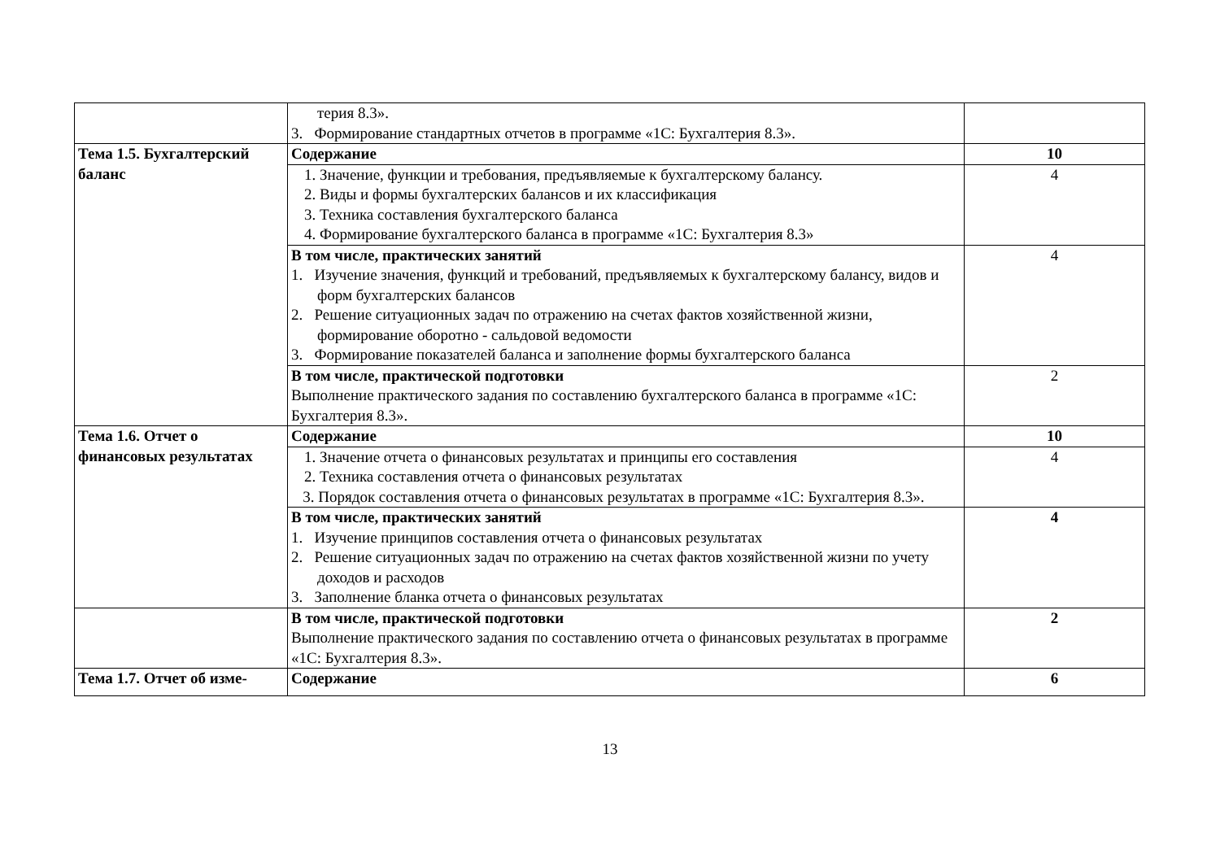| | терия 8.3». 3. Формирование стандартных отчетов в программе «1С: Бухгалтерия 8.3». | |
| Тема 1.5. Бухгалтерский баланс | Содержание | 10 |
| | 1. Значение, функции и требования, предъявляемые к бухгалтерскому балансу. 2. Виды и формы бухгалтерских балансов и их классификация 3. Техника составления бухгалтерского баланса 4. Формирование бухгалтерского баланса в программе «1С: Бухгалтерия 8.3» | 4 |
| | В том числе, практических занятий 1. Изучение значения, функций и требований, предъявляемых к бухгалтерскому балансу, видов и форм бухгалтерских балансов 2. Решение ситуационных задач по отражению на счетах фактов хозяйственной жизни, формирование оборотно - сальдовой ведомости 3. Формирование показателей баланса и заполнение формы бухгалтерского баланса | 4 |
| | В том числе, практической подготовки Выполнение практического задания по составлению бухгалтерского баланса в программе «1С: Бухгалтерия 8.3». | 2 |
| Тема 1.6. Отчет о финансовых результатах | Содержание | 10 |
| | 1. Значение отчета о финансовых результатах и принципы его составления 2. Техника составления отчета о финансовых результатах 3. Порядок составления отчета о финансовых результатах в программе «1С: Бухгалтерия 8.3». | 4 |
| | В том числе, практических занятий 1. Изучение принципов составления отчета о финансовых результатах 2. Решение ситуационных задач по отражению на счетах фактов хозяйственной жизни по учету доходов и расходов 3. Заполнение бланка отчета о финансовых результатах | 4 |
| | В том числе, практической подготовки Выполнение практического задания по составлению отчета о финансовых результатах в программе «1С: Бухгалтерия 8.3». | 2 |
| Тема 1.7. Отчет об изме- | Содержание | 6 |
13